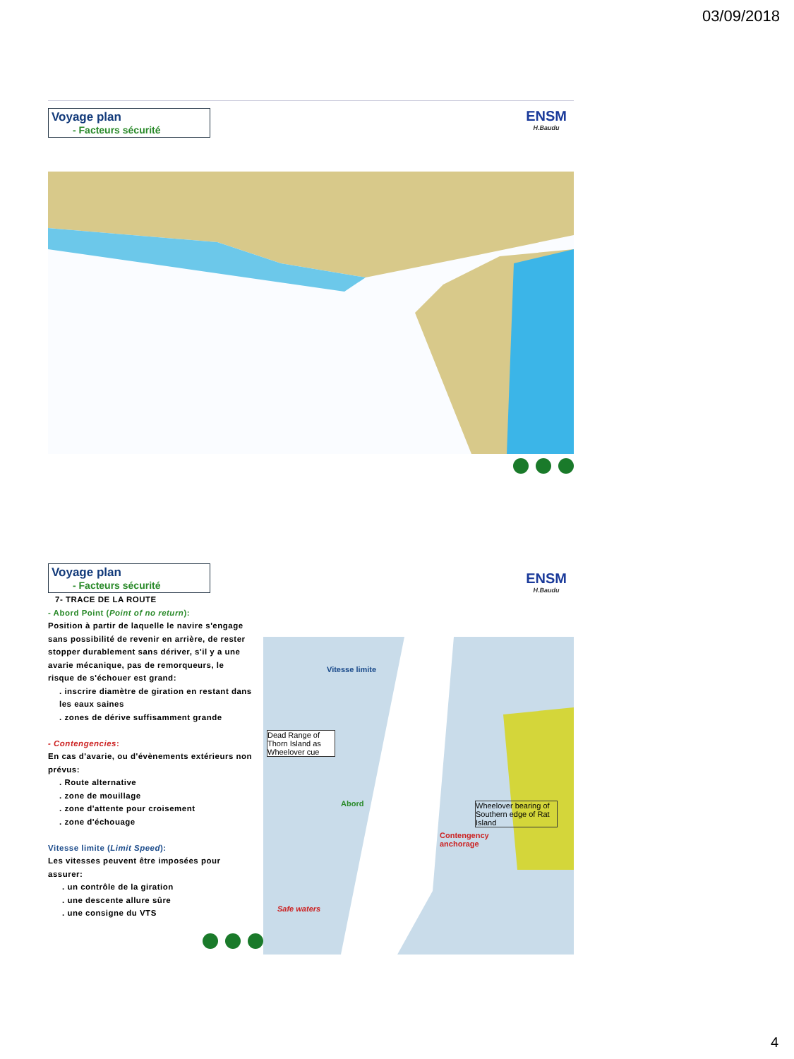03/09/2018
Voyage plan
- Facteurs sécurité
ENSM
H.Baudu
Voyage plan
- Facteurs sécurité
ENSM
H.Baudu
7- TRACE DE LA ROUTE
- Abord Point (Point of no return):
Position à partir de laquelle le navire s'engage sans possibilité de revenir en arrière, de rester stopper durablement sans dériver, s'il y a une avarie mécanique, pas de remorqueurs, le risque de s'échouer est grand:
. inscrire diamètre de giration en restant dans les eaux saines
. zones de dérive suffisamment grande
- Contengencies:
En cas d'avarie, ou d'évènements extérieurs non prévus:
. Route alternative
. zone de mouillage
. zone d'attente pour croisement
. zone d'échouage
Vitesse limite (Limit Speed):
Les vitesses peuvent être imposées pour assurer:
. un contrôle de la giration
. une descente allure sûre
. une consigne du VTS
Vitesse limite
Dead Range of Thorn Island as Wheelover cue
Abord
Wheelover bearing of Southern edge of Rat Island
Contengency
anchorage
Safe waters
4